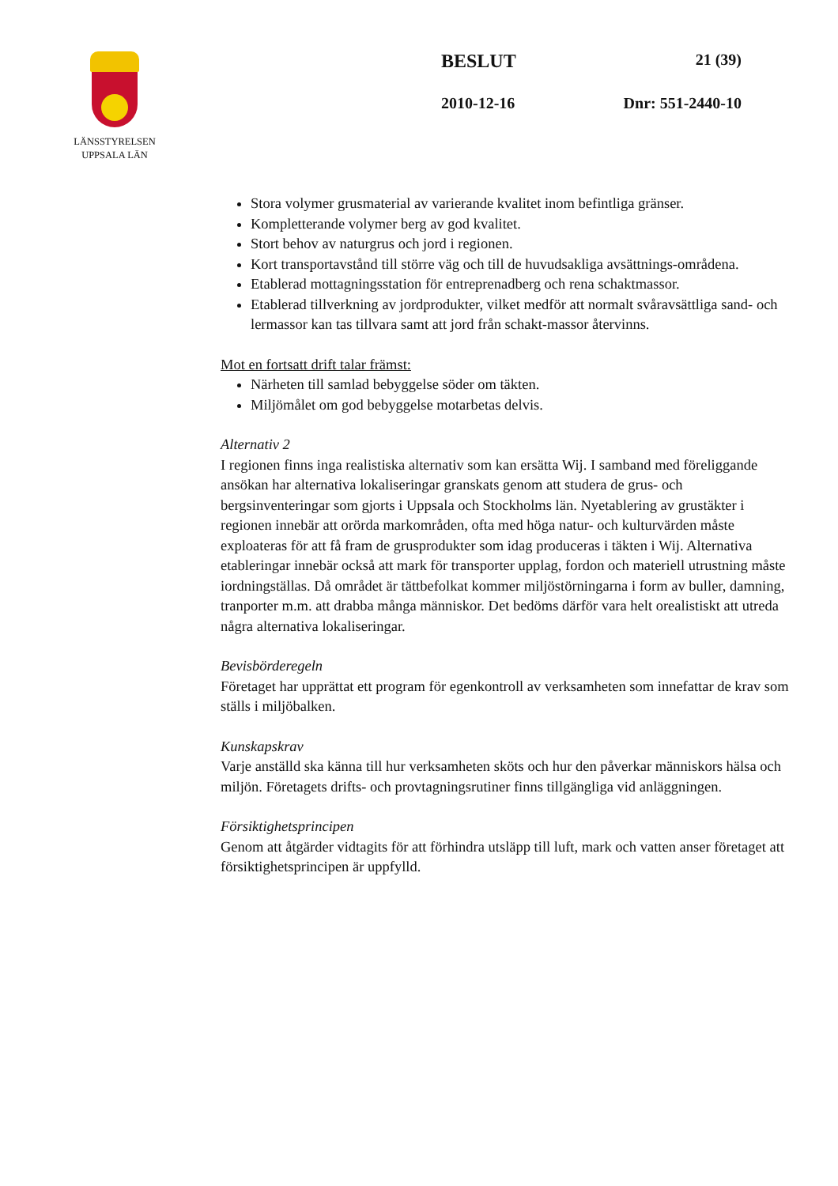LÄNSSTYRELSEN
UPPSALA LÄN
BESLUT 21 (39)
2010-12-16 Dnr: 551-2440-10
Stora volymer grusmaterial av varierande kvalitet inom befintliga gränser.
Kompletterande volymer berg av god kvalitet.
Stort behov av naturgrus och jord i regionen.
Kort transportavstånd till större väg och till de huvudsakliga avsättnings-områdena.
Etablerad mottagningsstation för entreprenadberg och rena schaktmassor.
Etablerad tillverkning av jordprodukter, vilket medför att normalt svåravsättliga sand- och lermassor kan tas tillvara samt att jord från schakt-massor återvinns.
Mot en fortsatt drift talar främst:
Närheten till samlad bebyggelse söder om täkten.
Miljömålet om god bebyggelse motarbetas delvis.
Alternativ 2
I regionen finns inga realistiska alternativ som kan ersätta Wij. I samband med föreliggande ansökan har alternativa lokaliseringar granskats genom att studera de grus- och bergsinventeringar som gjorts i Uppsala och Stockholms län. Nyetablering av grustäkter i regionen innebär att orörda markområden, ofta med höga natur- och kulturvärden måste exploateras för att få fram de grusprodukter som idag produceras i täkten i Wij. Alternativa etableringar innebär också att mark för transporter upplag, fordon och materiell utrustning måste iordningställas. Då området är tättbefolkat kommer miljöstörningarna i form av buller, damning, tranporter m.m. att drabba många människor. Det bedöms därför vara helt orealistiskt att utreda några alternativa lokaliseringar.
Bevisbörderegeln
Företaget har upprättat ett program för egenkontroll av verksamheten som innefattar de krav som ställs i miljöbalken.
Kunskapskrav
Varje anställd ska känna till hur verksamheten sköts och hur den påverkar människors hälsa och miljön. Företagets drifts- och provtagningsrutiner finns tillgängliga vid anläggningen.
Försiktighetsprincipen
Genom att åtgärder vidtagits för att förhindra utsläpp till luft, mark och vatten anser företaget att försiktighetsprincipen är uppfylld.